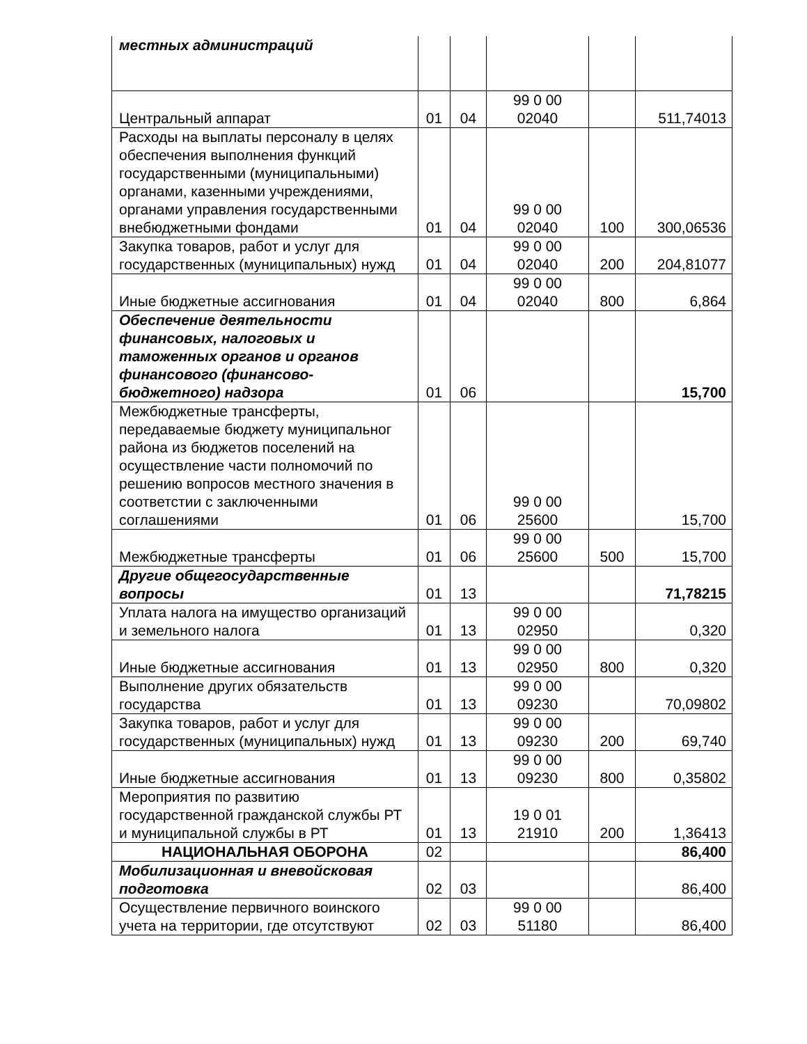| местных администраций | | | | | |
| Центральный аппарат | 01 | 04 | 99 0 00 02040 | | 511,74013 |
| Расходы на выплаты персоналу в целях обеспечения выполнения функций государственными (муниципальными) органами, казенными учреждениями, органами управления государственными внебюджетными фондами | 01 | 04 | 99 0 00 02040 | 100 | 300,06536 |
| Закупка товаров, работ и услуг для государственных (муниципальных) нужд | 01 | 04 | 99 0 00 02040 | 200 | 204,81077 |
| Иные бюджетные ассигнования | 01 | 04 | 99 0 00 02040 | 800 | 6,864 |
| Обеспечение деятельности финансовых, налоговых и таможенных органов и органов финансового (финансово-бюджетного) надзора | 01 | 06 | | | 15,700 |
| Межбюджетные трансферты, передаваемые бюджету муниципальног района из бюджетов поселений на осуществление части полномочий по решению вопросов местного значения в соответстии с заключенными соглашениями | 01 | 06 | 99 0 00 25600 | | 15,700 |
| Межбюджетные трансферты | 01 | 06 | 99 0 00 25600 | 500 | 15,700 |
| Другие общегосударственные вопросы | 01 | 13 | | | 71,78215 |
| Уплата налога на имущество организаций и земельного налога | 01 | 13 | 99 0 00 02950 | | 0,320 |
| Иные бюджетные ассигнования | 01 | 13 | 99 0 00 02950 | 800 | 0,320 |
| Выполнение других обязательств государства | 01 | 13 | 99 0 00 09230 | | 70,09802 |
| Закупка товаров, работ и услуг для государственных (муниципальных) нужд | 01 | 13 | 99 0 00 09230 | 200 | 69,740 |
| Иные бюджетные ассигнования | 01 | 13 | 99 0 00 09230 | 800 | 0,35802 |
| Мероприятия по развитию государственной гражданской службы РТ и муниципальной службы в РТ | 01 | 13 | 19 0 01 21910 | 200 | 1,36413 |
| НАЦИОНАЛЬНАЯ ОБОРОНА | 02 | | | | 86,400 |
| Мобилизационная и вневойсковая подготовка | 02 | 03 | | | 86,400 |
| Осуществление первичного воинского учета на территории, где отсутствуют | 02 | 03 | 99 0 00 51180 | | 86,400 |